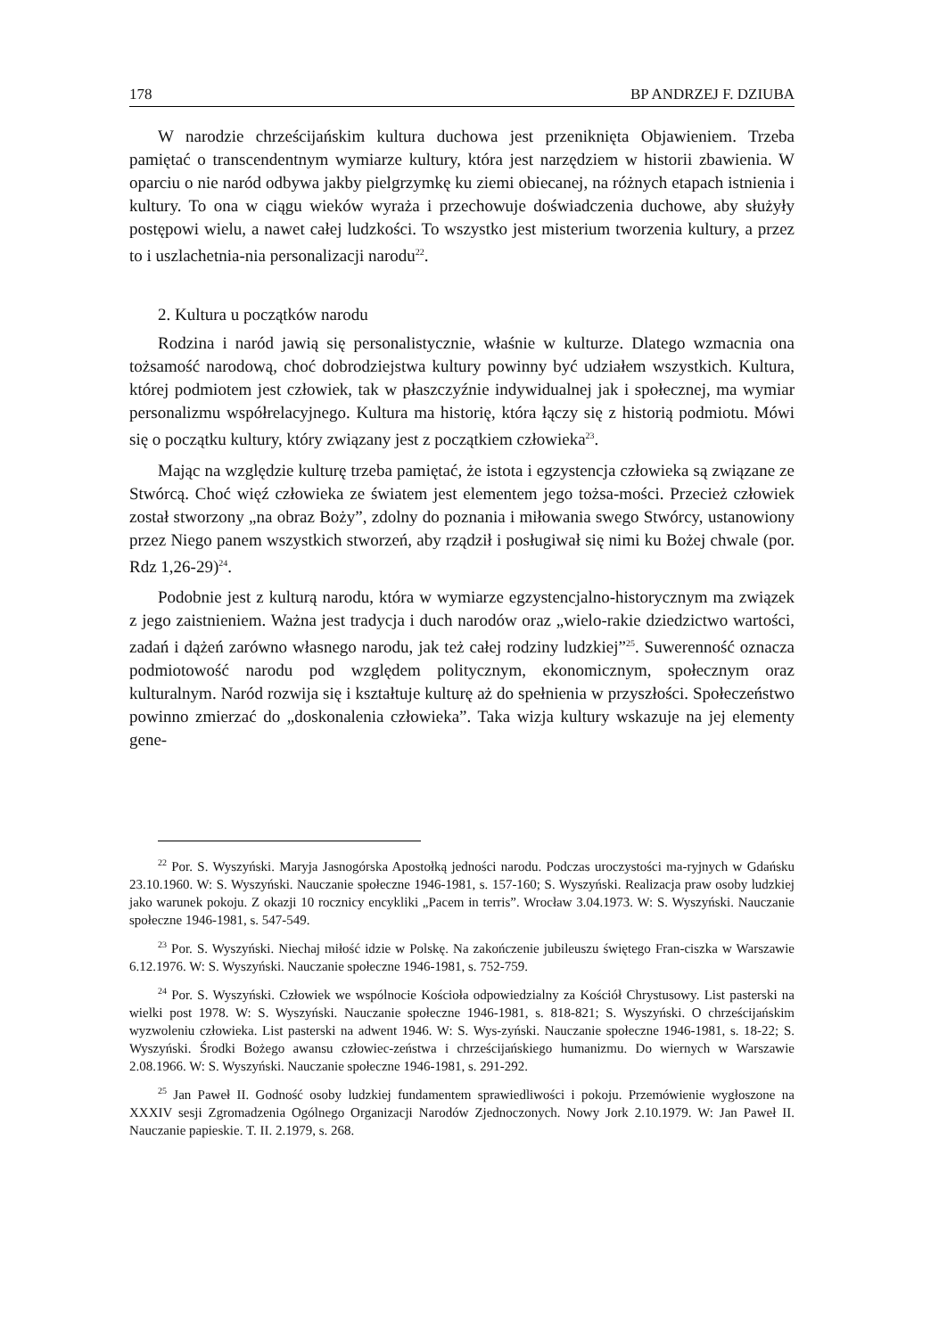178 BP ANDRZEJ F. DZIUBA
W narodzie chrześcijańskim kultura duchowa jest przeniknięta Objawieniem. Trzeba pamiętać o transcendentnym wymiarze kultury, która jest narzędziem w historii zbawienia. W oparciu o nie naród odbywa jakby pielgrzymkę ku ziemi obiecanej, na różnych etapach istnienia i kultury. To ona w ciągu wieków wyraża i przechowuje doświadczenia duchowe, aby służyły postępowi wielu, a nawet całej ludzkości. To wszystko jest misterium tworzenia kultury, a przez to i uszlachetnia-nia personalizacji narodu<sup>22</sup>.
2. Kultura u początków narodu
Rodzina i naród jawią się personalistycznie, właśnie w kulturze. Dlatego wzmacnia ona tożsamość narodową, choć dobrodziejstwa kultury powinny być udziałem wszystkich. Kultura, której podmiotem jest człowiek, tak w płaszczyźnie indywidualnej jak i społecznej, ma wymiar personalizmu współrelacyjnego. Kultura ma historię, która łączy się z historią podmiotu. Mówi się o początku kultury, który związany jest z początkiem człowieka<sup>23</sup>.
Mając na względzie kulturę trzeba pamiętać, że istota i egzystencja człowieka są związane ze Stwórcą. Choć więź człowieka ze światem jest elementem jego tożsa-mości. Przecież człowiek został stworzony „na obraz Boży”, zdolny do poznania i miłowania swego Stwórcy, ustanowiony przez Niego panem wszystkich stworzeń, aby rządził i posługiwał się nimi ku Bożej chwale (por. Rdz 1,26-29)<sup>24</sup>.
Podobnie jest z kulturą narodu, która w wymiarze egzystencjalno-historycznym ma związek z jego zaistnieniem. Ważna jest tradycja i duch narodów oraz „wielo-rakie dziedzictwo wartości, zadań i dążeń zarówno własnego narodu, jak też całej rodziny ludzkiej”<sup>25</sup>. Suwerenność oznacza podmiotowość narodu pod względem politycznym, ekonomicznym, społecznym oraz kulturalnym. Naród rozwija się i kształtuje kulturę aż do spełnienia w przyszłości. Społeczeństwo powinno zmierzać do „doskonalenia człowieka”. Taka wizja kultury wskazuje na jej elementy gene-
<sup>22</sup> Por. S. Wyszyński. Maryja Jasnogórska Apostołką jedności narodu. Podczas uroczystości ma-ryjnych w Gdańsku 23.10.1960. W: S. Wyszyński. Nauczanie społeczne 1946-1981, s. 157-160; S. Wyszyński. Realizacja praw osoby ludzkiej jako warunek pokoju. Z okazji 10 rocznicy encykliki „Pacem in terris”. Wrocław 3.04.1973. W: S. Wyszyński. Nauczanie społeczne 1946-1981, s. 547-549.
<sup>23</sup> Por. S. Wyszyński. Niechaj miłość idzie w Polskę. Na zakończenie jubileuszu świętego Fran-ciszka w Warszawie 6.12.1976. W: S. Wyszyński. Nauczanie społeczne 1946-1981, s. 752-759.
<sup>24</sup> Por. S. Wyszyński. Człowiek we wspólnocie Kościoła odpowiedzialny za Kościół Chrystusowy. List pasterski na wielki post 1978. W: S. Wyszyński. Nauczanie społeczne 1946-1981, s. 818-821; S. Wyszyński. O chrześcijańskim wyzwoleniu człowieka. List pasterski na adwent 1946. W: S. Wys-zyński. Nauczanie społeczne 1946-1981, s. 18-22; S. Wyszyński. Środki Bożego awansu człowiec-zeństwa i chrześcijańskiego humanizmu. Do wiernych w Warszawie 2.08.1966. W: S. Wyszyński. Nauczanie społeczne 1946-1981, s. 291-292.
<sup>25</sup> Jan Paweł II. Godność osoby ludzkiej fundamentem sprawiedliwości i pokoju. Przemówienie wygłoszone na XXXIV sesji Zgromadzenia Ogólnego Organizacji Narodów Zjednoczonych. Nowy Jork 2.10.1979. W: Jan Paweł II. Nauczanie papieskie. T. II. 2.1979, s. 268.